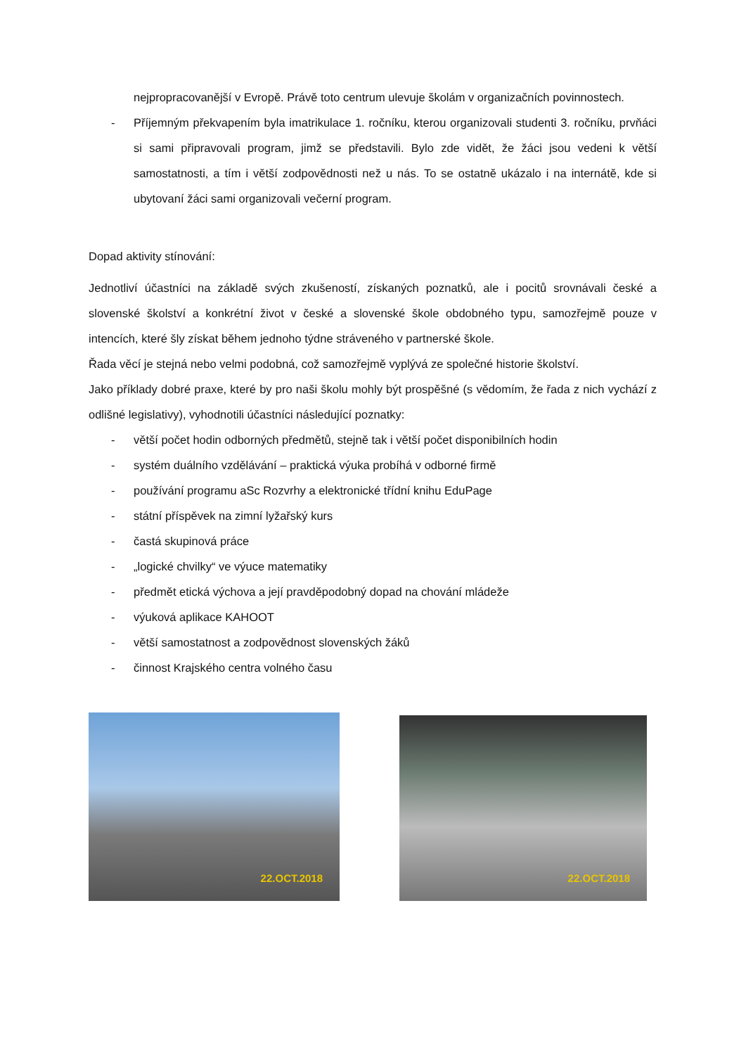nejpropracovanější v Evropě. Právě toto centrum ulevuje školám v organizačních povinnostech.
- Příjemným překvapením byla imatrikulace 1. ročníku, kterou organizovali studenti 3. ročníku, prvňáci si sami připravovali program, jimž se představili. Bylo zde vidět, že žáci jsou vedeni k větší samostatnosti, a tím i větší zodpovědnosti než u nás. To se ostatně ukázalo i na internátě, kde si ubytovaní žáci sami organizovali večerní program.
Dopad aktivity stínování:
Jednotliví účastníci na základě svých zkušeností, získaných poznatků, ale i pocitů srovnávali české a slovenské školství a konkrétní život v české a slovenské škole obdobného typu, samozřejmě pouze v intencích, které šly získat během jednoho týdne stráveného v partnerské škole.
Řada věcí je stejná nebo velmi podobná, což samozřejmě vyplývá ze společné historie školství.
Jako příklady dobré praxe, které by pro naši školu mohly být prospěšné (s vědomím, že řada z nich vychází z odlišné legislativy), vyhodnotili účastníci následující poznatky:
- větší počet hodin odborných předmětů, stejně tak i větší počet disponibilních hodin
- systém duálního vzdělávání – praktická výuka probíhá v odborné firmě
- používání programu aSc Rozvrhy a elektronické třídní knihu EduPage
- státní příspěvek na zimní lyžařský kurs
- častá skupinová práce
- „logické chvilky“ ve výuce matematiky
- předmět etická výchova a její pravděpodobný dopad na chování mládeže
- výuková aplikace KAHOOT
- větší samostatnost a zodpovědnost slovenských žáků
- činnost Krajského centra volného času
22.OCT.2018
22.OCT.2018